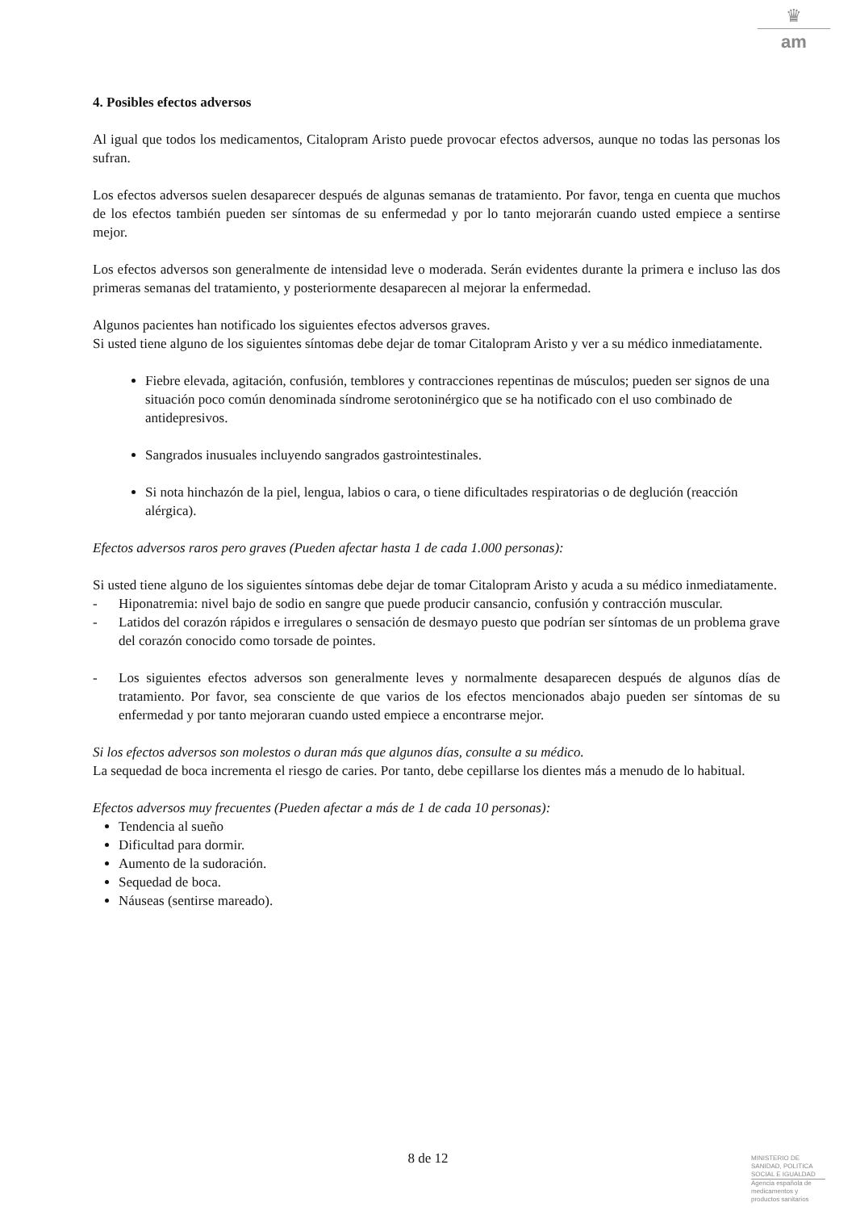♛
am
4. Posibles efectos adversos
Al igual que todos los medicamentos, Citalopram Aristo puede provocar efectos adversos, aunque no todas las personas los sufran.
Los efectos adversos suelen desaparecer después de algunas semanas de tratamiento. Por favor, tenga en cuenta que muchos de los efectos también pueden ser síntomas de su enfermedad y por lo tanto mejorarán cuando usted empiece a sentirse mejor.
Los efectos adversos son generalmente de intensidad leve o moderada. Serán evidentes durante la primera e incluso las dos primeras semanas del tratamiento, y posteriormente desaparecen al mejorar la enfermedad.
Algunos pacientes han notificado los siguientes efectos adversos graves.
Si usted tiene alguno de los siguientes síntomas debe dejar de tomar Citalopram Aristo y ver a su médico inmediatamente.
Fiebre elevada, agitación, confusión, temblores y contracciones repentinas de músculos; pueden ser signos de una situación poco común denominada síndrome serotoninérgico que se ha notificado con el uso combinado de antidepresivos.
Sangrados inusuales incluyendo sangrados gastrointestinales.
Si nota hinchazón de la piel, lengua, labios o cara, o tiene dificultades respiratorias o de deglución (reacción alérgica).
Efectos adversos raros pero graves (Pueden afectar hasta 1 de cada 1.000 personas):
Si usted tiene alguno de los siguientes síntomas debe dejar de tomar Citalopram Aristo y acuda a su médico inmediatamente.
- Hiponatremia: nivel bajo de sodio en sangre que puede producir cansancio, confusión y contracción muscular.
- Latidos del corazón rápidos e irregulares o sensación de desmayo puesto que podrían ser síntomas de un problema grave del corazón conocido como torsade de pointes.
- Los siguientes efectos adversos son generalmente leves y normalmente desaparecen después de algunos días de tratamiento. Por favor, sea consciente de que varios de los efectos mencionados abajo pueden ser síntomas de su enfermedad y por tanto mejoraran cuando usted empiece a encontrarse mejor.
Si los efectos adversos son molestos o duran más que algunos días, consulte a su médico.
La sequedad de boca incrementa el riesgo de caries. Por tanto, debe cepillarse los dientes más a menudo de lo habitual.
Efectos adversos muy frecuentes (Pueden afectar a más de 1 de cada 10 personas):
Tendencia al sueño
Dificultad para dormir.
Aumento de la sudoración.
Sequedad de boca.
Náuseas (sentirse mareado).
8 de 12
MINISTERIO DE
SANIDAD, POLITICA
SOCIAL E IGUALDAD
Agencia española de
medicamentos y
productos sanitarios